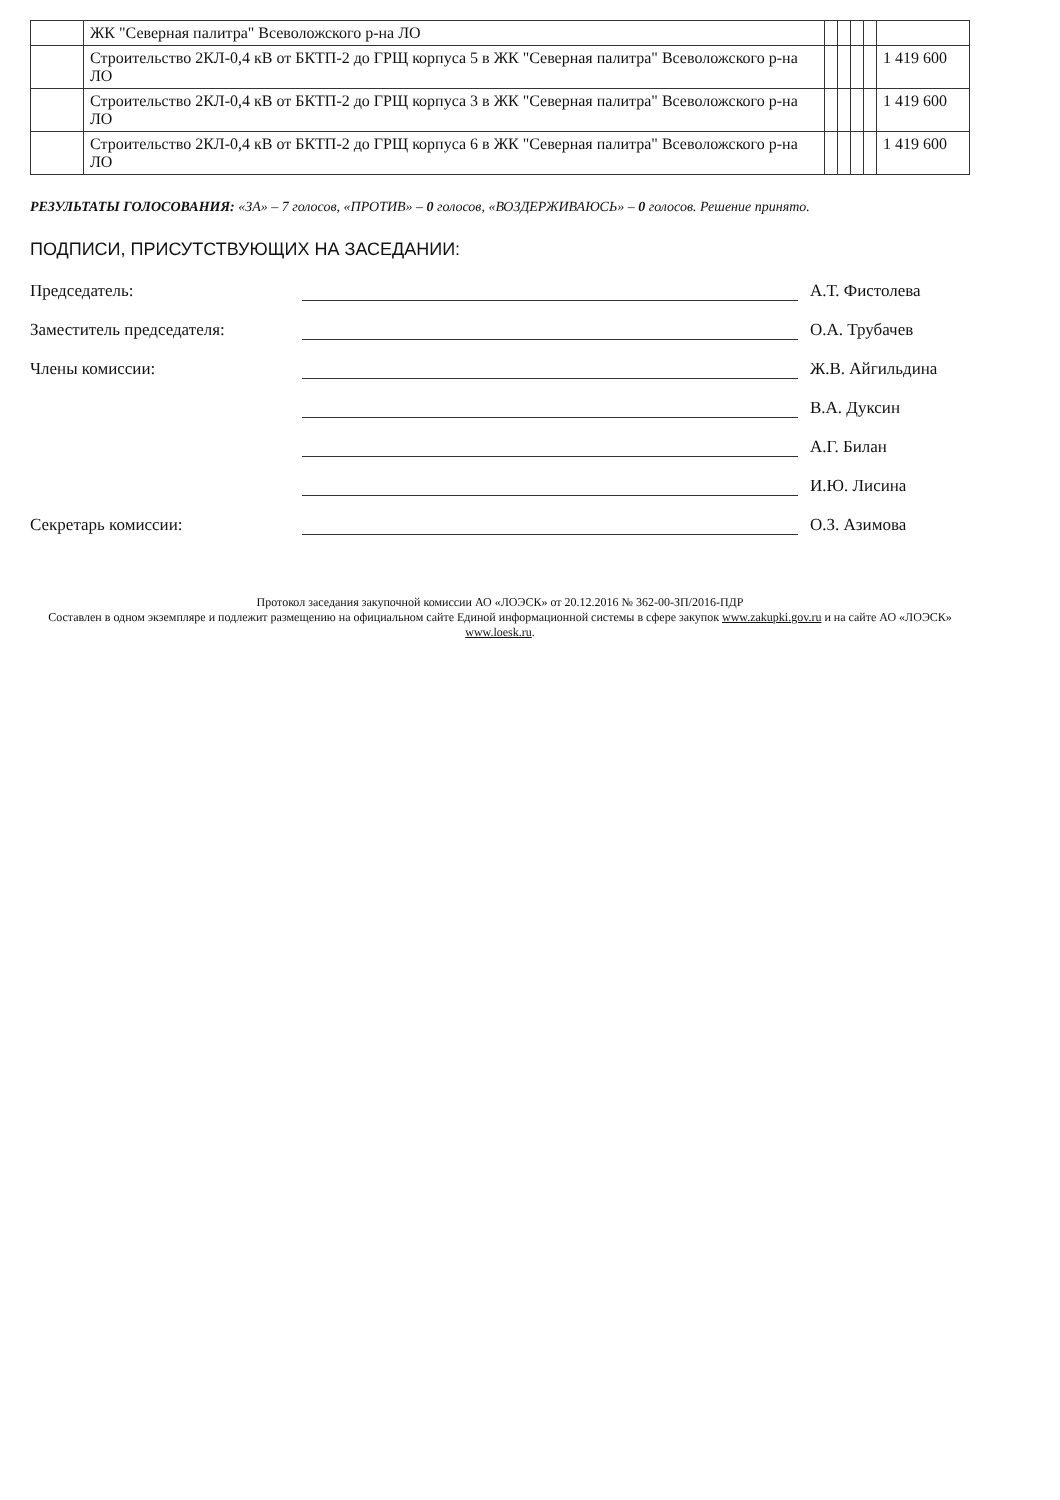| | ЖК "Северная палитра" Всеволожского р-на ЛО | | | | | |
| | Строительство 2КЛ-0,4 кВ от БКТП-2 до ГРЩ корпуса 5 в ЖК "Северная палитра" Всеволожского р-на ЛО | | | | | 1 419 600 |
| | Строительство 2КЛ-0,4 кВ от БКТП-2 до ГРЩ корпуса 3 в ЖК "Северная палитра" Всеволожского р-на ЛО | | | | | 1 419 600 |
| | Строительство 2КЛ-0,4 кВ от БКТП-2 до ГРЩ корпуса 6 в ЖК "Северная палитра" Всеволожского р-на ЛО | | | | | 1 419 600 |
РЕЗУЛЬТАТЫ ГОЛОСОВАНИЯ: «ЗА» – 7 голосов, «ПРОТИВ» – 0 голосов, «ВОЗДЕРЖИВАЮСЬ» – 0 голосов. Решение принято.
ПОДПИСИ, ПРИСУТСТВУЮЩИХ НА ЗАСЕДАНИИ:
Председатель: А.Т. Фистолева
Заместитель председателя: О.А. Трубачев
Члены комиссии: Ж.В. Айгильдина
В.А. Дуксин
А.Г. Билан
И.Ю. Лисина
Секретарь комиссии: О.З. Азимова
Протокол заседания закупочной комиссии АО «ЛОЭСК» от 20.12.2016 № 362-00-ЗП/2016-ПДР
Составлен в одном экземпляре и подлежит размещению на официальном сайте Единой информационной системы в сфере закупок www.zakupki.gov.ru и на сайте АО «ЛОЭСК» www.loesk.ru.